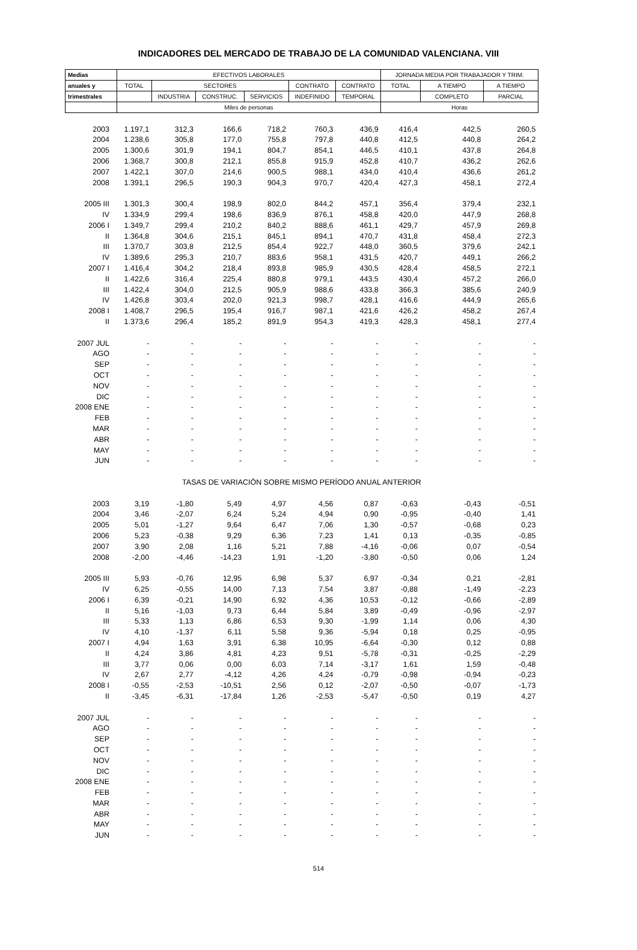INDICADORES DEL MERCADO DE TRABAJO DE LA COMUNIDAD VALENCIANA. VIII
| Medias | EFECTIVOS LABORALES | | | | | | JORNADA MEDIA POR TRABAJADOR Y TRIM. | | |
| --- | --- | --- | --- | --- | --- | --- | --- | --- | --- |
| anuales y | TOTAL | SECTORES | | | CONTRATO | CONTRATO | TOTAL | A TIEMPO | A TIEMPO |
| trimestrales | | INDUSTRIA | CONSTRUC. | SERVICIOS | INDEFINIDO | TEMPORAL | | COMPLETO | PARCIAL |
| | Miles de personas | | | | | | Horas | | |
| 2003 | 1.197,1 | 312,3 | 166,6 | 718,2 | 760,3 | 436,9 | 416,4 | 442,5 | 260,5 |
| 2004 | 1.238,6 | 305,8 | 177,0 | 755,8 | 797,8 | 440,8 | 412,5 | 440,8 | 264,2 |
| 2005 | 1.300,6 | 301,9 | 194,1 | 804,7 | 854,1 | 446,5 | 410,1 | 437,8 | 264,8 |
| 2006 | 1.368,7 | 300,8 | 212,1 | 855,8 | 915,9 | 452,8 | 410,7 | 436,2 | 262,6 |
| 2007 | 1.422,1 | 307,0 | 214,6 | 900,5 | 988,1 | 434,0 | 410,4 | 436,6 | 261,2 |
| 2008 | 1.391,1 | 296,5 | 190,3 | 904,3 | 970,7 | 420,4 | 427,3 | 458,1 | 272,4 |
| 2005 III | 1.301,3 | 300,4 | 198,9 | 802,0 | 844,2 | 457,1 | 356,4 | 379,4 | 232,1 |
| IV | 1.334,9 | 299,4 | 198,6 | 836,9 | 876,1 | 458,8 | 420,0 | 447,9 | 268,8 |
| 2006 I | 1.349,7 | 299,4 | 210,2 | 840,2 | 888,6 | 461,1 | 429,7 | 457,9 | 269,8 |
| II | 1.364,8 | 304,6 | 215,1 | 845,1 | 894,1 | 470,7 | 431,8 | 458,4 | 272,3 |
| III | 1.370,7 | 303,8 | 212,5 | 854,4 | 922,7 | 448,0 | 360,5 | 379,6 | 242,1 |
| IV | 1.389,6 | 295,3 | 210,7 | 883,6 | 958,1 | 431,5 | 420,7 | 449,1 | 266,2 |
| 2007 I | 1.416,4 | 304,2 | 218,4 | 893,8 | 985,9 | 430,5 | 428,4 | 458,5 | 272,1 |
| II | 1.422,6 | 316,4 | 225,4 | 880,8 | 979,1 | 443,5 | 430,4 | 457,2 | 266,0 |
| III | 1.422,4 | 304,0 | 212,5 | 905,9 | 988,6 | 433,8 | 366,3 | 385,6 | 240,9 |
| IV | 1.426,8 | 303,4 | 202,0 | 921,3 | 998,7 | 428,1 | 416,6 | 444,9 | 265,6 |
| 2008 I | 1.408,7 | 296,5 | 195,4 | 916,7 | 987,1 | 421,6 | 426,2 | 458,2 | 267,4 |
| II | 1.373,6 | 296,4 | 185,2 | 891,9 | 954,3 | 419,3 | 428,3 | 458,1 | 277,4 |
| 2007 JUL | - | - | - | - | - | - | - | - | - |
| AGO | - | - | - | - | - | - | - | - | - |
| SEP | - | - | - | - | - | - | - | - | - |
| OCT | - | - | - | - | - | - | - | - | - |
| NOV | - | - | - | - | - | - | - | - | - |
| DIC | - | - | - | - | - | - | - | - | - |
| 2008 ENE | - | - | - | - | - | - | - | - | - |
| FEB | - | - | - | - | - | - | - | - | - |
| MAR | - | - | - | - | - | - | - | - | - |
| ABR | - | - | - | - | - | - | - | - | - |
| MAY | - | - | - | - | - | - | - | - | - |
| JUN | - | - | - | - | - | - | - | - | - |
| TASAS DE VARIACIÓN SOBRE MISMO PERÍODO ANUAL ANTERIOR | | | | | | | | | |
| 2003 | 3,19 | -1,80 | 5,49 | 4,97 | 4,56 | 0,87 | -0,63 | -0,43 | -0,51 |
| 2004 | 3,46 | -2,07 | 6,24 | 5,24 | 4,94 | 0,90 | -0,95 | -0,40 | 1,41 |
| 2005 | 5,01 | -1,27 | 9,64 | 6,47 | 7,06 | 1,30 | -0,57 | -0,68 | 0,23 |
| 2006 | 5,23 | -0,38 | 9,29 | 6,36 | 7,23 | 1,41 | 0,13 | -0,35 | -0,85 |
| 2007 | 3,90 | 2,08 | 1,16 | 5,21 | 7,88 | -4,16 | -0,06 | 0,07 | -0,54 |
| 2008 | -2,00 | -4,46 | -14,23 | 1,91 | -1,20 | -3,80 | -0,50 | 0,06 | 1,24 |
| 2005 III | 5,93 | -0,76 | 12,95 | 6,98 | 5,37 | 6,97 | -0,34 | 0,21 | -2,81 |
| IV | 6,25 | -0,55 | 14,00 | 7,13 | 7,54 | 3,87 | -0,88 | -1,49 | -2,23 |
| 2006 I | 6,39 | -0,21 | 14,90 | 6,92 | 4,36 | 10,53 | -0,12 | -0,66 | -2,89 |
| II | 5,16 | -1,03 | 9,73 | 6,44 | 5,84 | 3,89 | -0,49 | -0,96 | -2,97 |
| III | 5,33 | 1,13 | 6,86 | 6,53 | 9,30 | -1,99 | 1,14 | 0,06 | 4,30 |
| IV | 4,10 | -1,37 | 6,11 | 5,58 | 9,36 | -5,94 | 0,18 | 0,25 | -0,95 |
| 2007 I | 4,94 | 1,63 | 3,91 | 6,38 | 10,95 | -6,64 | -0,30 | 0,12 | 0,88 |
| II | 4,24 | 3,86 | 4,81 | 4,23 | 9,51 | -5,78 | -0,31 | -0,25 | -2,29 |
| III | 3,77 | 0,06 | 0,00 | 6,03 | 7,14 | -3,17 | 1,61 | 1,59 | -0,48 |
| IV | 2,67 | 2,77 | -4,12 | 4,26 | 4,24 | -0,79 | -0,98 | -0,94 | -0,23 |
| 2008 I | -0,55 | -2,53 | -10,51 | 2,56 | 0,12 | -2,07 | -0,50 | -0,07 | -1,73 |
| II | -3,45 | -6,31 | -17,84 | 1,26 | -2,53 | -5,47 | -0,50 | 0,19 | 4,27 |
| 2007 JUL | - | - | - | - | - | - | - | - | - |
| AGO | - | - | - | - | - | - | - | - | - |
| SEP | - | - | - | - | - | - | - | - | - |
| OCT | - | - | - | - | - | - | - | - | - |
| NOV | - | - | - | - | - | - | - | - | - |
| DIC | - | - | - | - | - | - | - | - | - |
| 2008 ENE | - | - | - | - | - | - | - | - | - |
| FEB | - | - | - | - | - | - | - | - | - |
| MAR | - | - | - | - | - | - | - | - | - |
| ABR | - | - | - | - | - | - | - | - | - |
| MAY | - | - | - | - | - | - | - | - | - |
| JUN | - | - | - | - | - | - | - | - | - |
514